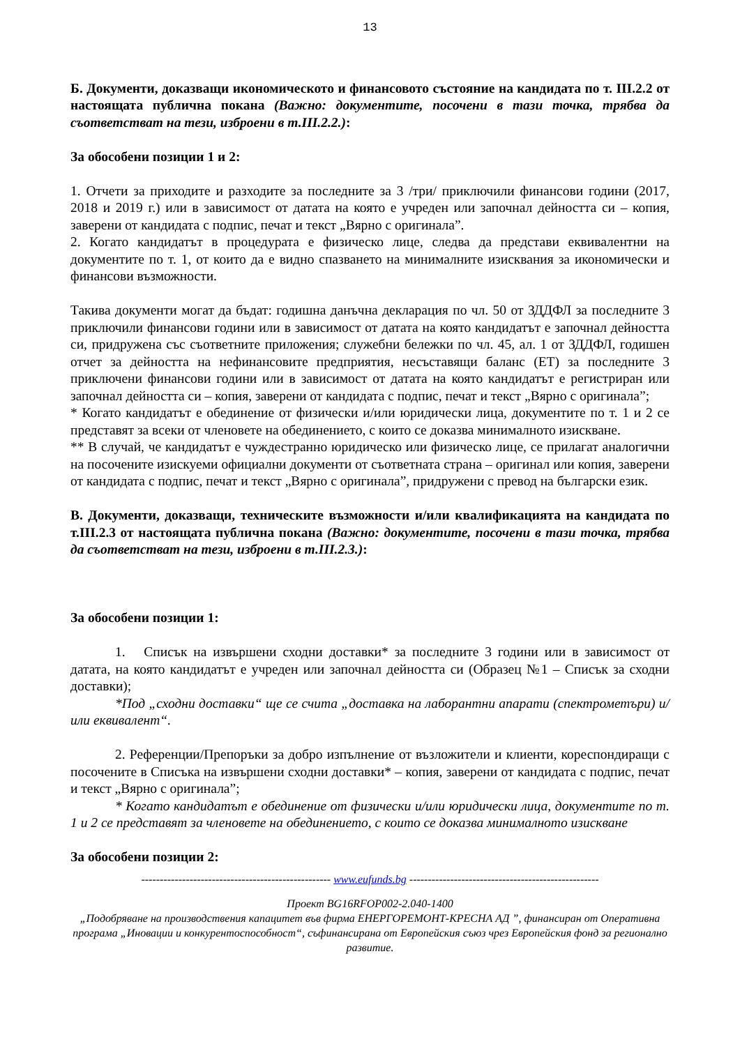13
Б. Документи, доказващи икономическото и финансовото състояние на кандидата по т. III.2.2 от настоящата публична покана (Важно: документите, посочени в тази точка, трябва да съответстват на тези, изброени в т.III.2.2.):
За обособени позиции 1 и 2:
1. Отчети за приходите и разходите за последните за 3 /три/ приключили финансови години (2017, 2018 и 2019 г.) или в зависимост от датата на която е учреден или започнал дейността си – копия, заверени от кандидата с подпис, печат и текст „Вярно с оригинала”.
2. Когато кандидатът в процедурата е физическо лице, следва да представи еквивалентни на документите по т. 1, от които да е видно спазването на минималните изисквания за икономически и финансови възможности.
Такива документи могат да бъдат: годишна данъчна декларация по чл. 50 от ЗДДФЛ за последните 3 приключили финансови години или в зависимост от датата на която кандидатът е започнал дейността си, придружена със съответните приложения; служебни бележки по чл. 45, ал. 1 от ЗДДФЛ, годишен отчет за дейността на нефинансовите предприятия, несъставящи баланс (ЕТ) за последните 3 приключени финансови години или в зависимост от датата на която кандидатът е регистриран или започнал дейността си – копия, заверени от кандидата с подпис, печат и текст „Вярно с оригинала”;
* Когато кандидатът е обединение от физически и/или юридически лица, документите по т. 1 и 2 се представят за всеки от членовете на обединението, с които се доказва минималното изискване.
** В случай, че кандидатът е чуждестранно юридическо или физическо лице, се прилагат аналогични на посочените изискуеми официални документи от съответната страна – оригинал или копия, заверени от кандидата с подпис, печат и текст „Вярно с оригинала”, придружени с превод на български език.
В. Документи, доказващи, техническите възможности и/или квалификацията на кандидата по т.III.2.3 от настоящата публична покана (Важно: документите, посочени в тази точка, трябва да съответстват на тези, изброени в т.III.2.3.):
За обособени позиции 1:
1. Списък на извършени сходни доставки* за последните 3 години или в зависимост от датата, на която кандидатът е учреден или започнал дейността си (Образец №1 – Списък за сходни доставки);
*Под „сходни доставки“ ще се счита „доставка на лаборантни апарати (спектрометъри) и/или еквивалент“.
2. Референции/Препоръки за добро изпълнение от възложители и клиенти, кореспондиращи с посочените в Списъка на извършени сходни доставки* – копия, заверени от кандидата с подпис, печат и текст „Вярно с оригинала”;
* Когато кандидатът е обединение от физически и/или юридически лица, документите по т. 1 и 2 се представят за членовете на обединението, с които се доказва минималното изискване
За обособени позиции 2:
--------------------------------------------------- www.eufunds.bg ---------------------------------------------------
Проект BG16RFOP002-2.040-1400
„Подобряване на производствения капацитет във фирма ЕНЕРГОРЕМОНТ-КРЕСНА АД ”, финансиран от Оперативна програма „Иновации и конкурентоспособност“, съфинансирана от Европейския съюз чрез Европейския фонд за регионално развитие.